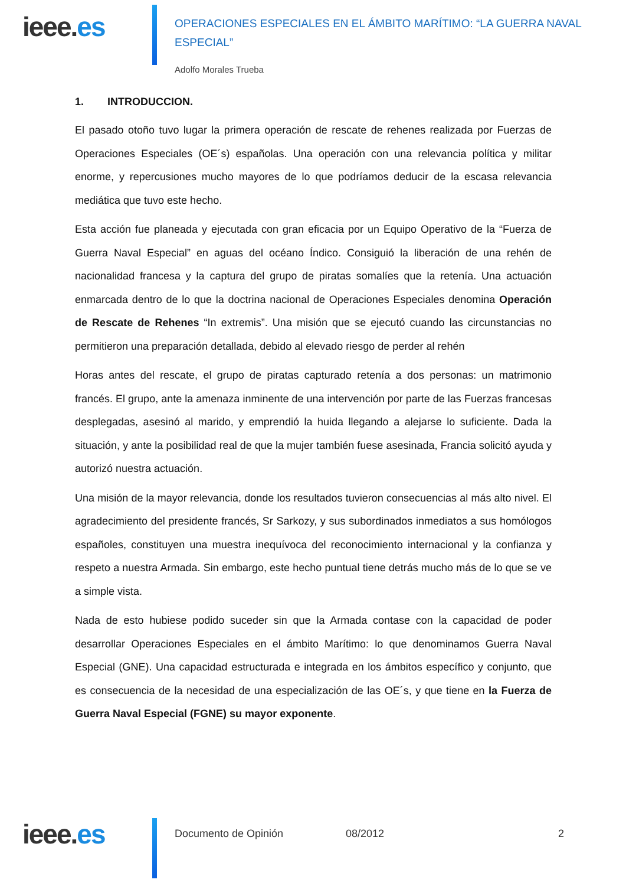ieee.es
OPERACIONES ESPECIALES EN EL ÁMBITO MARÍTIMO: “LA GUERRA NAVAL ESPECIAL”
Adolfo Morales Trueba
1. INTRODUCCION.
El pasado otoño tuvo lugar la primera operación de rescate de rehenes realizada por Fuerzas de Operaciones Especiales (OE´s) españolas. Una operación con una relevancia política y militar enorme, y repercusiones mucho mayores de lo que podríamos deducir de la escasa relevancia mediática que tuvo este hecho.
Esta acción fue planeada y ejecutada con gran eficacia por un Equipo Operativo de la “Fuerza de Guerra Naval Especial” en aguas del océano Índico. Consiguió la liberación de una rehén de nacionalidad francesa y la captura del grupo de piratas somalíes que la retenía. Una actuación enmarcada dentro de lo que la doctrina nacional de Operaciones Especiales denomina Operación de Rescate de Rehenes “In extremis”. Una misión que se ejecutó cuando las circunstancias no permitieron una preparación detallada, debido al elevado riesgo de perder al rehén
Horas antes del rescate, el grupo de piratas capturado retenía a dos personas: un matrimonio francés. El grupo, ante la amenaza inminente de una intervención por parte de las Fuerzas francesas desplegadas, asesinó al marido, y emprendió la huida llegando a alejarse lo suficiente. Dada la situación, y ante la posibilidad real de que la mujer también fuese asesinada, Francia solicitó ayuda y autorizó nuestra actuación.
Una misión de la mayor relevancia, donde los resultados tuvieron consecuencias al más alto nivel. El agradecimiento del presidente francés, Sr Sarkozy, y sus subordinados inmediatos a sus homólogos españoles, constituyen una muestra inequívoca del reconocimiento internacional y la confianza y respeto a nuestra Armada. Sin embargo, este hecho puntual tiene detrás mucho más de lo que se ve a simple vista.
Nada de esto hubiese podido suceder sin que la Armada contase con la capacidad de poder desarrollar Operaciones Especiales en el ámbito Marítimo: lo que denominamos Guerra Naval Especial (GNE). Una capacidad estructurada e integrada en los ámbitos específico y conjunto, que es consecuencia de la necesidad de una especialización de las OE´s, y que tiene en la Fuerza de Guerra Naval Especial (FGNE) su mayor exponente.
ieee.es
Documento de Opinión 08/2012 2